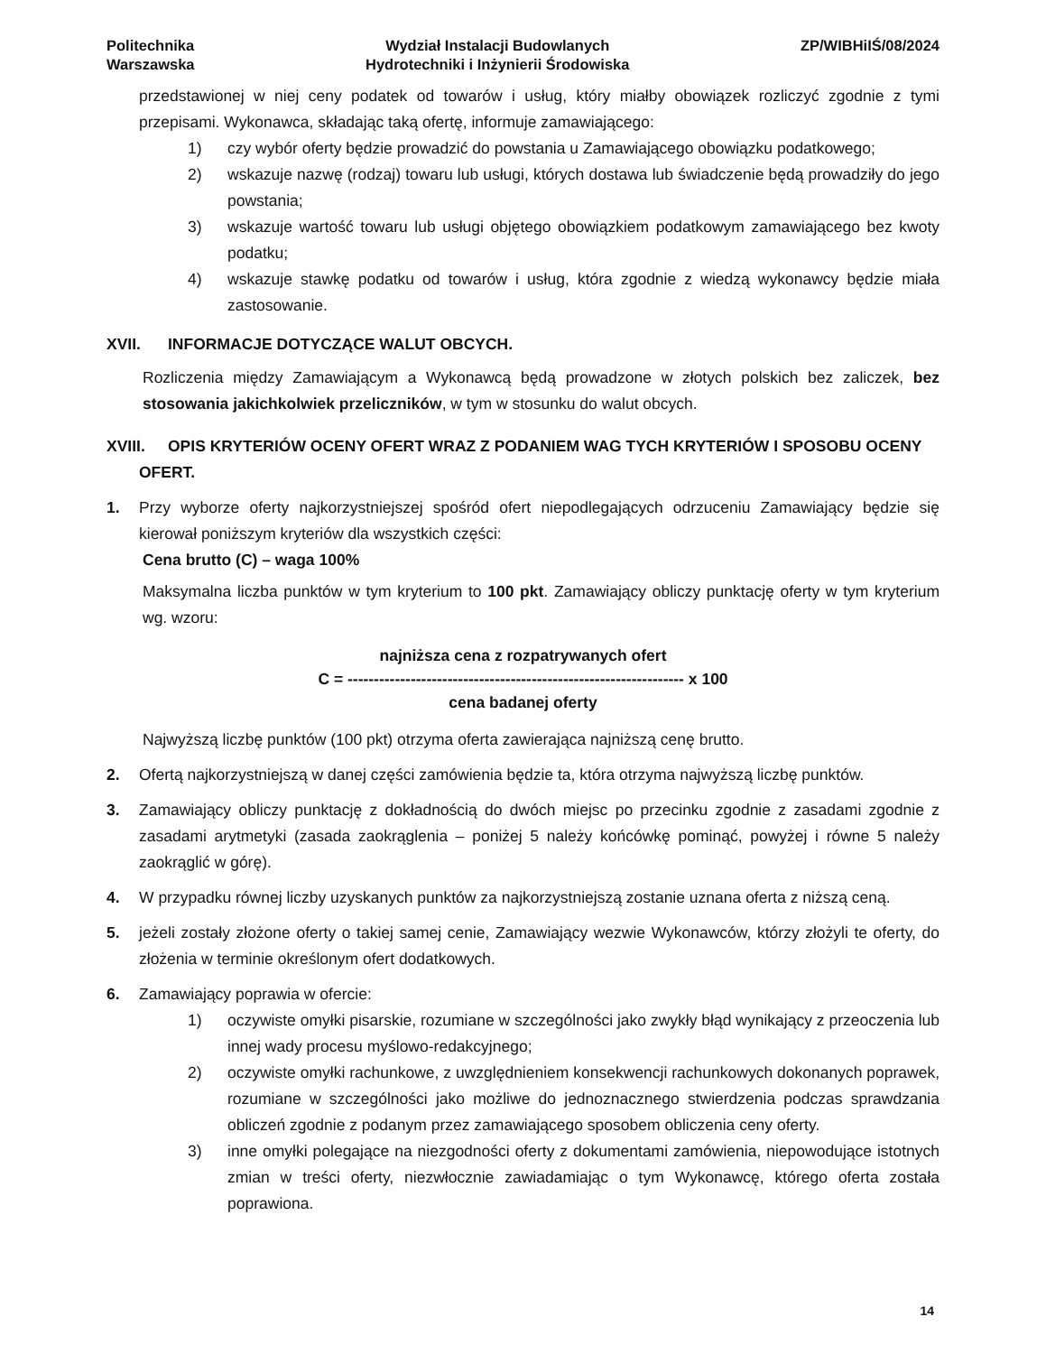Politechnika
Warszawska
Wydział Instalacji Budowlanych
Hydrotechniki i Inżynierii Środowiska
ZP/WIBHiIŚ/08/2024
przedstawionej w niej ceny podatek od towarów i usług, który miałby obowiązek rozliczyć zgodnie z tymi przepisami. Wykonawca, składając taką ofertę, informuje zamawiającego:
1) czy wybór oferty będzie prowadzić do powstania u Zamawiającego obowiązku podatkowego;
2) wskazuje nazwę (rodzaj) towaru lub usługi, których dostawa lub świadczenie będą prowadziły do jego powstania;
3) wskazuje wartość towaru lub usługi objętego obowiązkiem podatkowym zamawiającego bez kwoty podatku;
4) wskazuje stawkę podatku od towarów i usług, która zgodnie z wiedzą wykonawcy będzie miała zastosowanie.
XVII. INFORMACJE DOTYCZĄCE WALUT OBCYCH.
Rozliczenia między Zamawiającym a Wykonawcą będą prowadzone w złotych polskich bez zaliczek, bez stosowania jakichkolwiek przeliczników, w tym w stosunku do walut obcych.
XVIII. OPIS KRYTERIÓW OCENY OFERT WRAZ Z PODANIEM WAG TYCH KRYTERIÓW I SPOSOBU OCENY
OFERT.
1. Przy wyborze oferty najkorzystniejszej spośród ofert niepodlegających odrzuceniu Zamawiający będzie się kierował poniższym kryteriów dla wszystkich części:
Cena brutto (C) – waga 100%
Maksymalna liczba punktów w tym kryterium to 100 pkt. Zamawiający obliczy punktację oferty w tym kryterium wg. wzoru:
najniższa cena z rozpatrywanych ofert
C = ---------------------------------------------------------------- x 100
cena badanej oferty
Najwyższą liczbę punktów (100 pkt) otrzyma oferta zawierająca najniższą cenę brutto.
2. Ofertą najkorzystniejszą w danej części zamówienia będzie ta, która otrzyma najwyższą liczbę punktów.
3. Zamawiający obliczy punktację z dokładnością do dwóch miejsc po przecinku zgodnie z zasadami zgodnie z zasadami arytmetyki (zasada zaokrąglenia – poniżej 5 należy końcówkę pominąć, powyżej i równe 5 należy zaokrąglić w górę).
4. W przypadku równej liczby uzyskanych punktów za najkorzystniejszą zostanie uznana oferta z niższą ceną.
5. jeżeli zostały złożone oferty o takiej samej cenie, Zamawiający wezwie Wykonawców, którzy złożyli te oferty, do złożenia w terminie określonym ofert dodatkowych.
6. Zamawiający poprawia w ofercie:
1) oczywiste omyłki pisarskie, rozumiane w szczególności jako zwykły błąd wynikający z przeoczenia lub innej wady procesu myślowo-redakcyjnego;
2) oczywiste omyłki rachunkowe, z uwzględnieniem konsekwencji rachunkowych dokonanych poprawek, rozumiane w szczególności jako możliwe do jednoznacznego stwierdzenia podczas sprawdzania obliczeń zgodnie z podanym przez zamawiającego sposobem obliczenia ceny oferty.
3) inne omyłki polegające na niezgodności oferty z dokumentami zamówienia, niepowodujące istotnych zmian w treści oferty, niezwłocznie zawiadamiając o tym Wykonawcę, którego oferta została poprawiona.
14